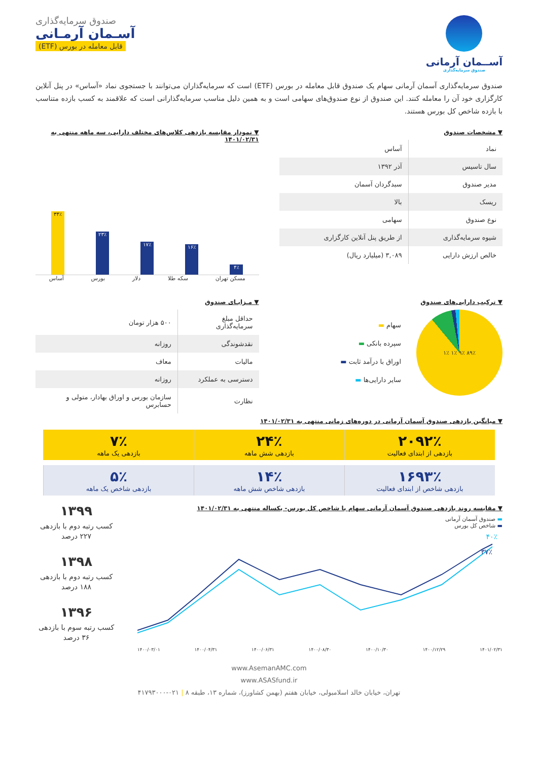آســمان آرمانی
صندوق سرمایه‌گذاری
صندوق سرمایه‌گذاری
آسـمان آرمـانی
قابل معامله در بورس (ETF)
صندوق سرمایه‌گذاری آسمان آرمانی سهام یک صندوق قابل معامله در بورس (ETF) است که سرمایه‌گذاران می‌توانند با جستجوی نماد «آساس» در پنل آنلاین کارگزاری خود آن را معامله کنند. این صندوق از نوع صندوق‌های سهامی است و به همین دلیل مناسب سرمایه‌گذارانی است که علاقمند به کسب بازده متناسب با بازده شاخص کل بورس هستند.
▼ مشخصات صندوق
| نماد | آساس |
| سال تاسیس | آذر ۱۳۹۲ |
| مدیر صندوق | سبدگردان آسمان |
| ریسک | بالا |
| نوع صندوق | سهامی |
| شیوه سرمایه‌گذاری | از طریق پنل آنلاین کارگزاری |
| خالص ارزش دارایی | ۳,۰۸۹ (میلیارد ریال) |
▼ نمودار مقایسه بازدهی کلاس‌های مختلف دارایی، سه ماهه منتهی به ۱۴۰۱/۰۲/۳۱
۴٪
۱۶٪
۱۷٪
۲۳٪
۳۴٪
مسکن تهران سکه طلا دلار بورس آساس
▼ ترکیب دارایی‌های صندوق
۸۹٪ ۹٪ ۱٪ ۱٪
سهام ▬
سپرده بانکی ▬
اوراق با درآمد ثابت ▬
سایر دارایی‌ها ▬
▼ مـزایـای صندوق
| حداقل مبلغ سرمایه‌گذاری | ۵۰۰ هزار تومان |
| نقدشوندگی | روزانه |
| مالیات | معاف |
| دسترسی به عملکرد | روزانه |
| نظارت | سازمان بورس و اوراق بهادار، متولی و حسابرس |
▼ میانگین بازدهی صندوق آسمان آرمانی در دوره‌های زمانی منتهی به ۱۴۰۱/۰۲/۳۱
۲۰۹۲٪
بازدهی از ابتدای فعالیت
۲۴٪
بازدهی شش ماهه
۷٪
بازدهی یک ماهه
۱۶۹۳٪
بازدهی شاخص از ابتدای فعالیت
۱۴٪
بازدهی شاخص شش ماهه
۵٪
بازدهی شاخص یک ماهه
▼ مقایسه روند بازدهی صندوق آسمان آرمانی سهام با شاخص کل بورس- یکساله منتهی به ۱۴۰۱/۰۲/۳۱
▬ صندوق آسمان آرمانی
▬ شاخص کل بورس
۴۰٪
۳۷٪
۱۴۰۰/۰۳/۰۱ ۱۴۰۰/۰۴/۳۱ ۱۴۰۰/۰۶/۳۱ ۱۴۰۰/۰۸/۳۰ ۱۴۰۰/۱۰/۳۰ ۱۴۰۰/۱۲/۲۹ ۱۴۰۱/۰۲/۳۱
۱۳۹۹
کسب رتبه دوم با بازدهی ۲۲۷ درصد
۱۳۹۸
کسب رتبه دوم با بازدهی ۱۸۸ درصد
۱۳۹۶
کسب رتبه سوم با بازدهی ۳۶ درصد
www.AsemanAMC.com
www.ASASfund.ir
تهران، خیابان خالد اسلامبولی، خیابان هفتم (بهمن کشاورز)، شماره ۱۳، طبقه ۸ | ۰۲۱-۴۱۷۹۳۰۰۰